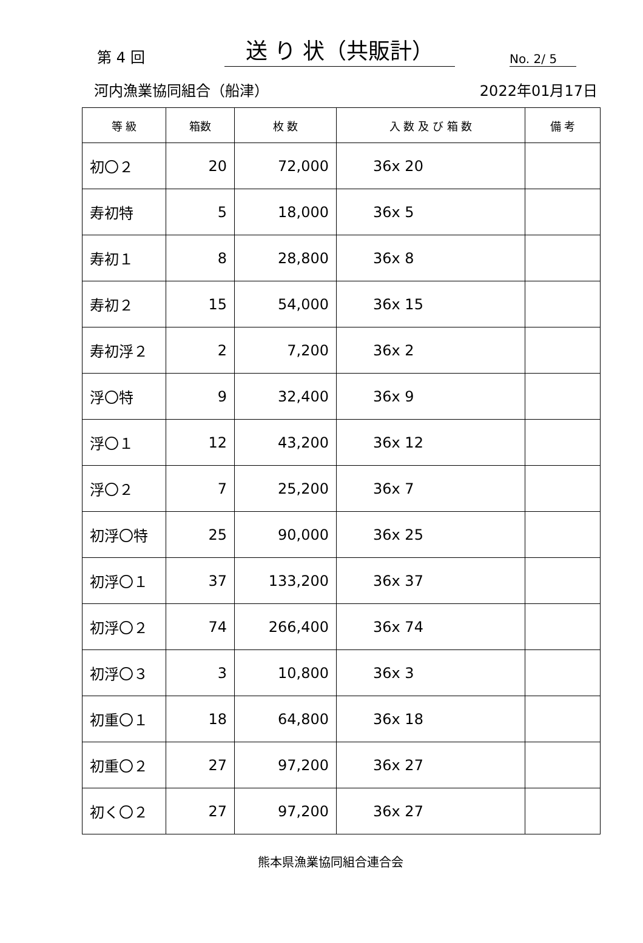第 4 回
送 り 状（共販計）
No. 2/ 5
河内漁業協同組合（船津） 2022年01月17日
| 等 級 | 箱数 | 枚 数 | 入 数 及 び 箱 数 | 備 考 |
| --- | --- | --- | --- | --- |
| 初〇２ | 20 | 72,000 | 36x 20 | |
| 寿初特 | 5 | 18,000 | 36x 5 | |
| 寿初１ | 8 | 28,800 | 36x 8 | |
| 寿初２ | 15 | 54,000 | 36x 15 | |
| 寿初浮２ | 2 | 7,200 | 36x 2 | |
| 浮〇特 | 9 | 32,400 | 36x 9 | |
| 浮〇１ | 12 | 43,200 | 36x 12 | |
| 浮〇２ | 7 | 25,200 | 36x 7 | |
| 初浮〇特 | 25 | 90,000 | 36x 25 | |
| 初浮〇１ | 37 | 133,200 | 36x 37 | |
| 初浮〇２ | 74 | 266,400 | 36x 74 | |
| 初浮〇３ | 3 | 10,800 | 36x 3 | |
| 初重〇１ | 18 | 64,800 | 36x 18 | |
| 初重〇２ | 27 | 97,200 | 36x 27 | |
| 初く〇２ | 27 | 97,200 | 36x 27 | |
熊本県漁業協同組合連合会